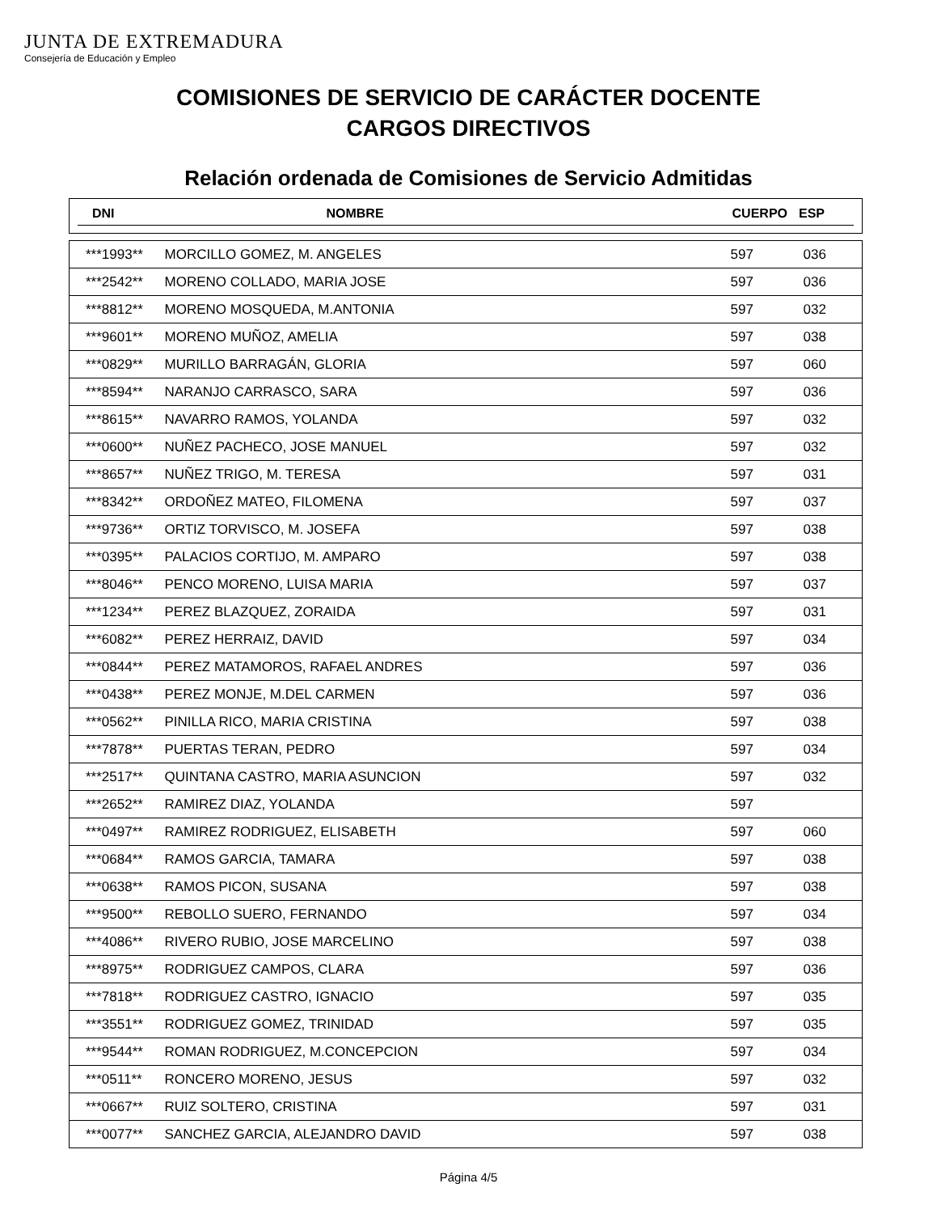JUNTA DE EXTREMADURA
Consejería de Educación y Empleo
COMISIONES DE SERVICIO DE CARÁCTER DOCENTE
CARGOS DIRECTIVOS
Relación ordenada de Comisiones de Servicio Admitidas
| DNI | NOMBRE | CUERPO | ESP |
| --- | --- | --- | --- |
| ***1993** | MORCILLO GOMEZ, M. ANGELES | 597 | 036 |
| ***2542** | MORENO COLLADO, MARIA JOSE | 597 | 036 |
| ***8812** | MORENO MOSQUEDA, M.ANTONIA | 597 | 032 |
| ***9601** | MORENO MUÑOZ, AMELIA | 597 | 038 |
| ***0829** | MURILLO BARRAGÁN, GLORIA | 597 | 060 |
| ***8594** | NARANJO CARRASCO, SARA | 597 | 036 |
| ***8615** | NAVARRO RAMOS, YOLANDA | 597 | 032 |
| ***0600** | NUÑEZ PACHECO, JOSE MANUEL | 597 | 032 |
| ***8657** | NUÑEZ TRIGO, M. TERESA | 597 | 031 |
| ***8342** | ORDOÑEZ MATEO, FILOMENA | 597 | 037 |
| ***9736** | ORTIZ TORVISCO, M. JOSEFA | 597 | 038 |
| ***0395** | PALACIOS CORTIJO, M. AMPARO | 597 | 038 |
| ***8046** | PENCO MORENO, LUISA MARIA | 597 | 037 |
| ***1234** | PEREZ BLAZQUEZ, ZORAIDA | 597 | 031 |
| ***6082** | PEREZ HERRAIZ, DAVID | 597 | 034 |
| ***0844** | PEREZ MATAMOROS, RAFAEL ANDRES | 597 | 036 |
| ***0438** | PEREZ MONJE, M.DEL CARMEN | 597 | 036 |
| ***0562** | PINILLA RICO, MARIA CRISTINA | 597 | 038 |
| ***7878** | PUERTAS TERAN, PEDRO | 597 | 034 |
| ***2517** | QUINTANA CASTRO, MARIA ASUNCION | 597 | 032 |
| ***2652** | RAMIREZ DIAZ, YOLANDA | 597 | |
| ***0497** | RAMIREZ RODRIGUEZ, ELISABETH | 597 | 060 |
| ***0684** | RAMOS GARCIA, TAMARA | 597 | 038 |
| ***0638** | RAMOS PICON, SUSANA | 597 | 038 |
| ***9500** | REBOLLO SUERO, FERNANDO | 597 | 034 |
| ***4086** | RIVERO RUBIO, JOSE MARCELINO | 597 | 038 |
| ***8975** | RODRIGUEZ CAMPOS, CLARA | 597 | 036 |
| ***7818** | RODRIGUEZ CASTRO, IGNACIO | 597 | 035 |
| ***3551** | RODRIGUEZ GOMEZ, TRINIDAD | 597 | 035 |
| ***9544** | ROMAN RODRIGUEZ, M.CONCEPCION | 597 | 034 |
| ***0511** | RONCERO MORENO, JESUS | 597 | 032 |
| ***0667** | RUIZ SOLTERO, CRISTINA | 597 | 031 |
| ***0077** | SANCHEZ GARCIA, ALEJANDRO DAVID | 597 | 038 |
Página 4/5